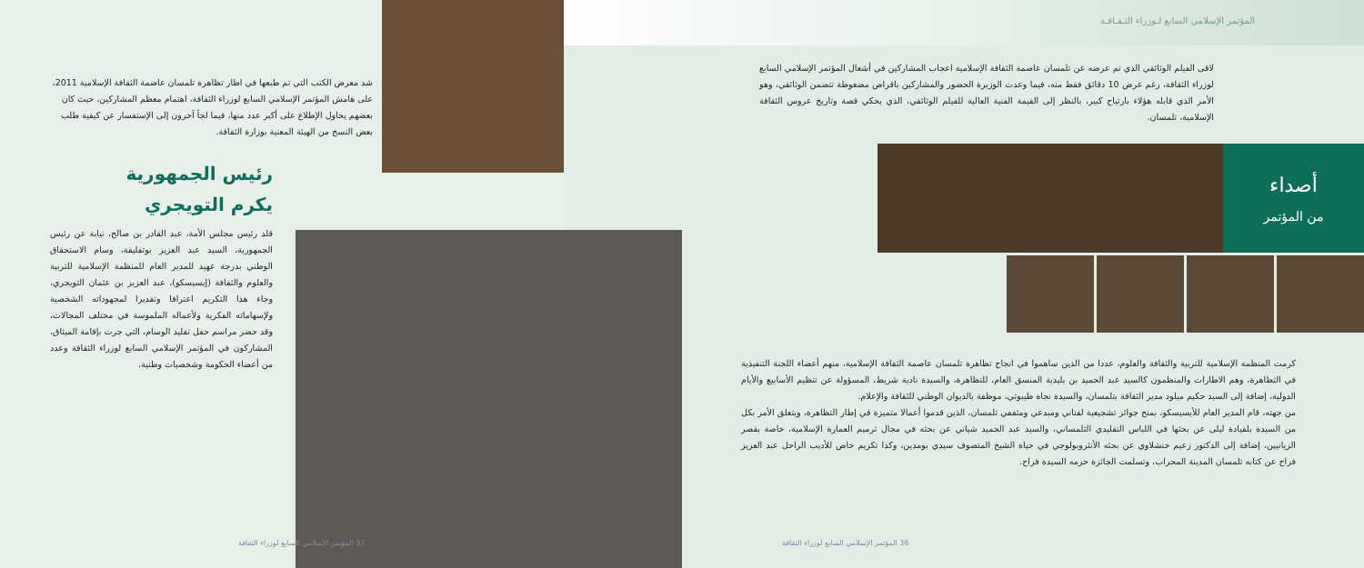المؤتمر الإسلامي السابع لـوزراء الثـقـافـة
لاقى الفيلم الوثائقي الذي تم عرضه عن تلمسان عاصمة الثقافة الإسلامية اعجاب المشاركين في أشغال المؤتمر الإسلامي السابع لوزراء الثقافة، رغم عرض 10 دقائق فقط منه، فيما وعدت الوزيرة الحضور والمشاركين باقراص مضغوطة تتضمن الوثائقي، وهو الأمر الذي قابله هؤلاء بارتياح كبير، بالنظر إلى القيمة الفنية العالية للفيلم الوثائقي، الذي يحكي قصة وتاريخ عروس الثقافة الإسلامية، تلمسان.
أصداء
من المؤتمر
كرمت المنظمة الإسلامية للتربية والثقافة والعلوم، عددا من الذين ساهموا في انجاح تظاهرة تلمسان عاصمة الثقافة الإسلامية، منهم أعضاء اللجنة التنفيذية في التظاهرة، وهم الاطارات والمنظمون كالسيد عبد الحميد بن بليدية المنسق العام، للتظاهرة، والسيدة نادية شريط، المسؤولة عن تنظيم الأسابيع والأيام الدولية، إضافة إلى السيد حكيم ميلود مدير الثقافة بتلمسان، والسيدة نجاة طيبوتي، موظفة بالديوان الوطني للثقافة والإعلام.
من جهته، قام المدير العام للأيسيسكو، بمنح جوائز تشجيعية لفناني ومبدعي ومثقفي تلمسان، الذين قدموا أعمالا متميزة في إطار التظاهرة، ويتعلق الأمر بكل من السيدة بلقيادة ليلى عن بحثها في اللباس التقليدي التلمساني، والسيد عبد الحميد شياني عن بحثه في مجال ترميم العمارة الإسلامية، خاصة بقصر الزيانيين، إضافة إلى الدكتور زعيم خنشلاوي عن بحثه الأنثروبولوجي في حياة الشيخ المتصوف سيدي بومدين، وكذا تكريم خاص للأديب الراحل عبد العزيز فراح عن كتابه تلمسان المدينة المحراب، وتسلمت الجائزة حرمه السيدة فراح.
36 المؤتمر الإسلامي السابع لوزراء الثقافة
شد معرض الكتب التي تم طبعها في اطار تظاهرة تلمسان عاصمة الثقافة الإسلامية 2011، على هامش المؤتمر الإسلامي السابع لوزراء الثقافة، اهتمام معظم المشاركين، حيث كان بعضهم يحاول الإطلاع على أكبر عدد منها، فيما لجأ آخرون إلى الإستفسار عن كيفية طلب بعض النسخ من الهيئة المعنية بوزارة الثقافة.
رئيس الجمهورية
يكرم التويجري
قلد رئيس مجلس الأمة، عبد القادر بن صالح، نيابة عن رئيس الجمهورية، السيد عبد العزيز بوتفليقة، وسام الاستحقاق الوطني بدرجة عهيد للمدير العام للمنظمة الإسلامية للتربية والعلوم والثقافة (إيسيسكو)، عبد العزيز بن عثمان التويجري، وجاء هذا التكريم اعترافا وتقديرا لمجهوداته الشخصية ولإسهاماته الفكرية ولأعماله الملموسة في مختلف المجالات، وقد حضر مراسم حفل تقليد الوسام، التي جرت بإقامة الميثاق، المشاركون في المؤتمر الإسلامي السابع لوزراء الثقافة وعدد من أعضاء الحكومة وشخصيات وطنية.
37 المؤتمر الإسلامي السابع لوزراء الثقافة